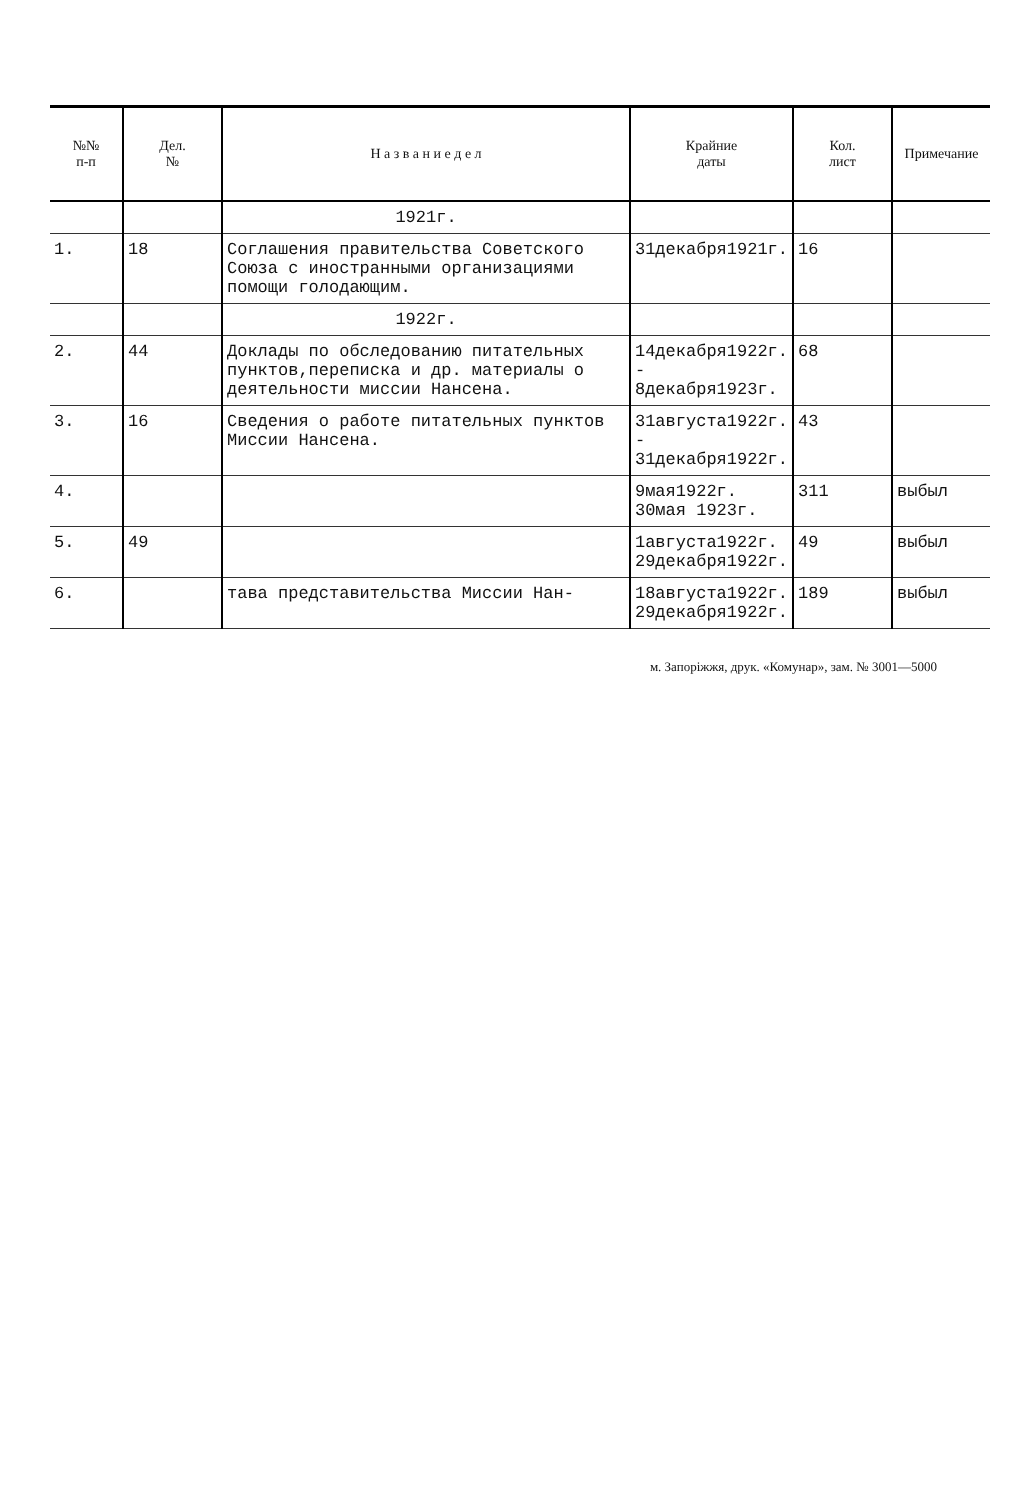| №№ п-п | Дел. № | Н а з в а н и е д е л | Крайние даты | Кол. лист | Примечание |
| --- | --- | --- | --- | --- | --- |
| | | 1921г. | | | |
| 1. | 18 | Соглашения правительства Советского Союза с иностранными организациями помощи голодающим. | 31декабря1921г. | 16 | |
| | | 1922г. | | | |
| 2. | 44 | Доклады по обследованию питательных пунктов,переписка и др. материалы о деятельности миссии Нансена. | 14декабря1922г. - 8декабря1923г. | 68 | |
| 3. | 16 | Сведения о работе питательных пунктов Миссии Нансена. | 31августа1922г. - 31декабря1922г. | 43 | |
| 4. | | | 9мая1922г. 30мая 1923г. | 311 | выбыл |
| 5. | 49 | | 1августа1922г. 29декабря1922г. | 49 | выбыл |
| 6. | | тава представительства Миссии Нан- | 18августа1922г. 29декабря1922г. | 189 | выбыл |
м. Запоріжжя, друк. «Комунар», зам. № 3001—5000